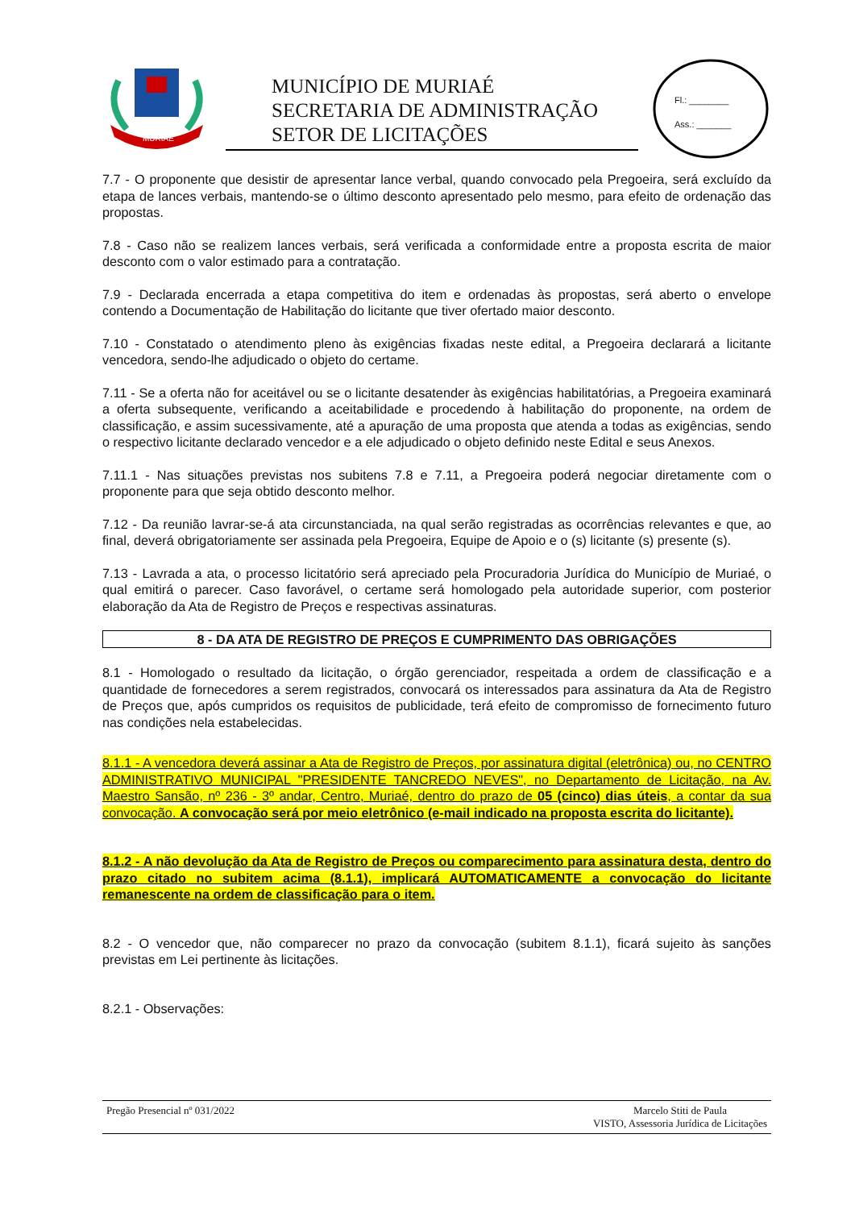MURIAÉ
MUNICÍPIO DE MURIAÉ
SECRETARIA DE ADMINISTRAÇÃO
SETOR DE LICITAÇÕES
Fl.: ________
Ass.: _______
7.7 - O proponente que desistir de apresentar lance verbal, quando convocado pela Pregoeira, será excluído da etapa de lances verbais, mantendo-se o último desconto apresentado pelo mesmo, para efeito de ordenação das propostas.
7.8 - Caso não se realizem lances verbais, será verificada a conformidade entre a proposta escrita de maior desconto com o valor estimado para a contratação.
7.9 - Declarada encerrada a etapa competitiva do item e ordenadas às propostas, será aberto o envelope contendo a Documentação de Habilitação do licitante que tiver ofertado maior desconto.
7.10 - Constatado o atendimento pleno às exigências fixadas neste edital, a Pregoeira declarará a licitante vencedora, sendo-lhe adjudicado o objeto do certame.
7.11 - Se a oferta não for aceitável ou se o licitante desatender às exigências habilitatórias, a Pregoeira examinará a oferta subsequente, verificando a aceitabilidade e procedendo à habilitação do proponente, na ordem de classificação, e assim sucessivamente, até a apuração de uma proposta que atenda a todas as exigências, sendo o respectivo licitante declarado vencedor e a ele adjudicado o objeto definido neste Edital e seus Anexos.
7.11.1 - Nas situações previstas nos subitens 7.8 e 7.11, a Pregoeira poderá negociar diretamente com o proponente para que seja obtido desconto melhor.
7.12 - Da reunião lavrar-se-á ata circunstanciada, na qual serão registradas as ocorrências relevantes e que, ao final, deverá obrigatoriamente ser assinada pela Pregoeira, Equipe de Apoio e o (s) licitante (s) presente (s).
7.13 - Lavrada a ata, o processo licitatório será apreciado pela Procuradoria Jurídica do Município de Muriaé, o qual emitirá o parecer. Caso favorável, o certame será homologado pela autoridade superior, com posterior elaboração da Ata de Registro de Preços e respectivas assinaturas.
8 - DA ATA DE REGISTRO DE PREÇOS E CUMPRIMENTO DAS OBRIGAÇÕES
8.1 - Homologado o resultado da licitação, o órgão gerenciador, respeitada a ordem de classificação e a quantidade de fornecedores a serem registrados, convocará os interessados para assinatura da Ata de Registro de Preços que, após cumpridos os requisitos de publicidade, terá efeito de compromisso de fornecimento futuro nas condições nela estabelecidas.
8.1.1 - A vencedora deverá assinar a Ata de Registro de Preços, por assinatura digital (eletrônica) ou, no CENTRO ADMINISTRATIVO MUNICIPAL "PRESIDENTE TANCREDO NEVES", no Departamento de Licitação, na Av. Maestro Sansão, nº 236 - 3º andar, Centro, Muriaé, dentro do prazo de 05 (cinco) dias úteis, a contar da sua convocação. A convocação será por meio eletrônico (e-mail indicado na proposta escrita do licitante).
8.1.2 - A não devolução da Ata de Registro de Preços ou comparecimento para assinatura desta, dentro do prazo citado no subitem acima (8.1.1), implicará AUTOMATICAMENTE a convocação do licitante remanescente na ordem de classificação para o item.
8.2 - O vencedor que, não comparecer no prazo da convocação (subitem 8.1.1), ficará sujeito às sanções previstas em Lei pertinente às licitações.
8.2.1 - Observações:
Pregão Presencial nº 031/2022 Marcelo Stiti de Paula
VISTO, Assessoria Jurídica de Licitações